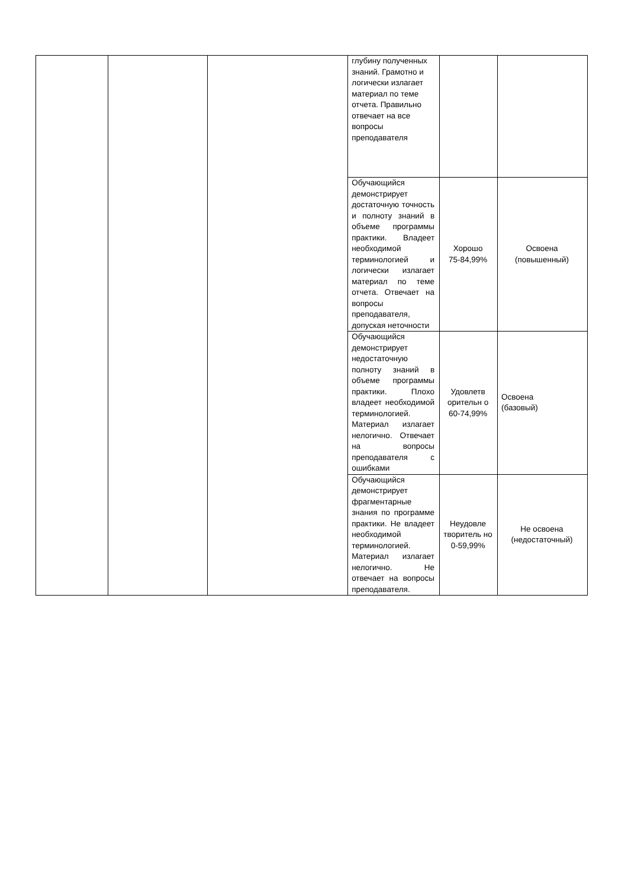| | | | глубину полученных знаний. Грамотно и логически излагает материал по теме отчета. Правильно отвечает на все вопросы преподавателя | | |
| | | | Обучающийся демонстрирует достаточную точность и полноту знаний в объеме программы практики. Владеет необходимой терминологией и логически излагает материал по теме отчета. Отвечает на вопросы преподавателя, допуская неточности | Хорошо 75-84,99% | Освоена (повышенный) |
| | | | Обучающийся демонстрирует недостаточную полноту знаний в объеме программы практики. Плохо владеет необходимой терминологией. Материал излагает нелогично. Отвечает на вопросы преподавателя с ошибками | Удовлетв орительн о 60-74,99% | Освоена (базовый) |
| | | | Обучающийся демонстрирует фрагментарные знания по программе практики. Не владеет необходимой терминологией. Материал излагает нелогично. Не отвечает на вопросы преподавателя. | Неудовле творитель но 0-59,99% | Не освоена (недостаточный) |